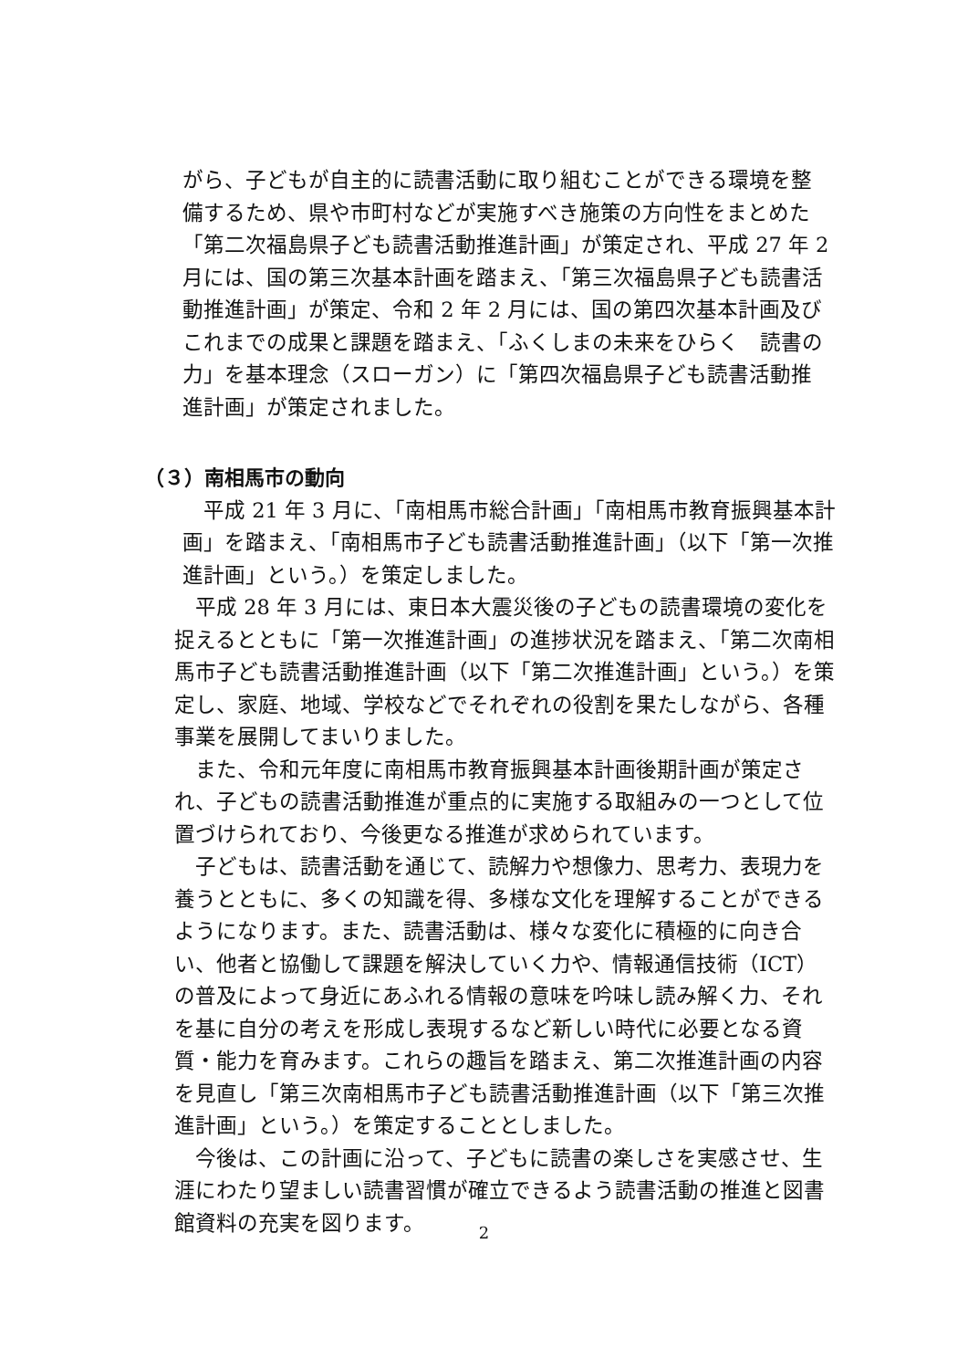がら、子どもが自主的に読書活動に取り組むことができる環境を整備するため、県や市町村などが実施すべき施策の方向性をまとめた「第二次福島県子ども読書活動推進計画」が策定され、平成 27 年 2 月には、国の第三次基本計画を踏まえ、「第三次福島県子ども読書活動推進計画」が策定、令和 2 年 2 月には、国の第四次基本計画及びこれまでの成果と課題を踏まえ、「ふくしまの未来をひらく　読書の力」を基本理念（スローガン）に「第四次福島県子ども読書活動推進計画」が策定されました。
（３）南相馬市の動向
　平成 21 年 3 月に、「南相馬市総合計画」「南相馬市教育振興基本計画」を踏まえ、「南相馬市子ども読書活動推進計画」（以下「第一次推進計画」という。）を策定しました。
　平成 28 年 3 月には、東日本大震災後の子どもの読書環境の変化を捉えるとともに「第一次推進計画」の進捗状況を踏まえ、「第二次南相馬市子ども読書活動推進計画（以下「第二次推進計画」という。）を策定し、家庭、地域、学校などでそれぞれの役割を果たしながら、各種事業を展開してまいりました。
　また、令和元年度に南相馬市教育振興基本計画後期計画が策定され、子どもの読書活動推進が重点的に実施する取組みの一つとして位置づけられており、今後更なる推進が求められています。
　子どもは、読書活動を通じて、読解力や想像力、思考力、表現力を養うとともに、多くの知識を得、多様な文化を理解することができるようになります。また、読書活動は、様々な変化に積極的に向き合い、他者と協働して課題を解決していく力や、情報通信技術（ICT）の普及によって身近にあふれる情報の意味を吟味し読み解く力、それを基に自分の考えを形成し表現するなど新しい時代に必要となる資質・能力を育みます。これらの趣旨を踏まえ、第二次推進計画の内容を見直し「第三次南相馬市子ども読書活動推進計画（以下「第三次推進計画」という。）を策定することとしました。
　今後は、この計画に沿って、子どもに読書の楽しさを実感させ、生涯にわたり望ましい読書習慣が確立できるよう読書活動の推進と図書館資料の充実を図ります。
2